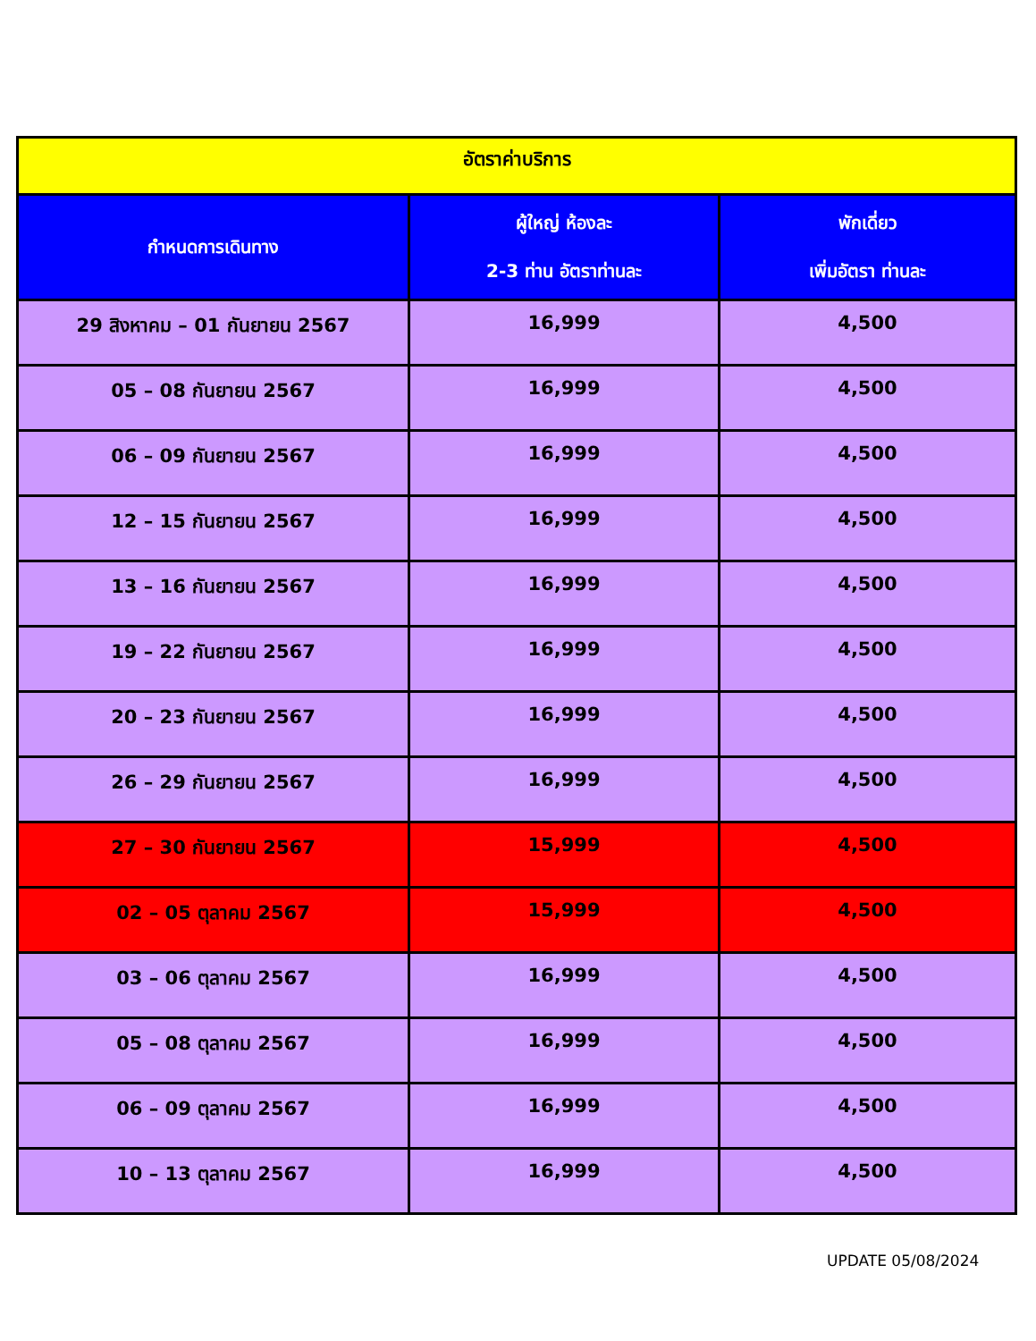| อัตราค่าบริการ | | |
| --- | --- | --- |
| กำหนดการเดินทาง | ผู้ใหญ่ ห้องละ 2-3 ท่าน อัตราท่านละ | พักเดี่ยว เพิ่มอัตรา ท่านละ |
| 29 สิงหาคม – 01 กันยายน 2567 | 16,999 | 4,500 |
| 05 – 08 กันยายน 2567 | 16,999 | 4,500 |
| 06 – 09 กันยายน 2567 | 16,999 | 4,500 |
| 12 – 15 กันยายน 2567 | 16,999 | 4,500 |
| 13 – 16 กันยายน 2567 | 16,999 | 4,500 |
| 19 – 22 กันยายน 2567 | 16,999 | 4,500 |
| 20 – 23 กันยายน 2567 | 16,999 | 4,500 |
| 26 – 29 กันยายน 2567 | 16,999 | 4,500 |
| 27 – 30 กันยายน 2567 | 15,999 | 4,500 |
| 02 – 05 ตุลาคม 2567 | 15,999 | 4,500 |
| 03 – 06 ตุลาคม 2567 | 16,999 | 4,500 |
| 05 – 08 ตุลาคม 2567 | 16,999 | 4,500 |
| 06 – 09 ตุลาคม 2567 | 16,999 | 4,500 |
| 10 – 13 ตุลาคม 2567 | 16,999 | 4,500 |
UPDATE 05/08/2024